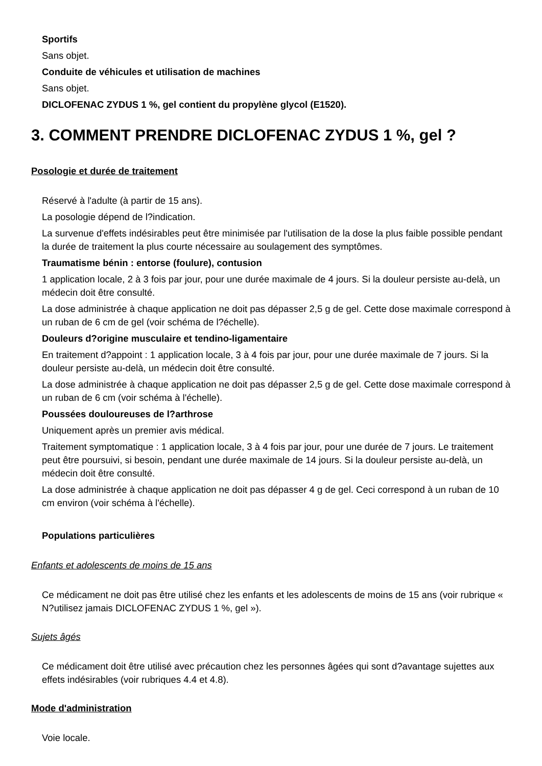Sportifs
Sans objet.
Conduite de véhicules et utilisation de machines
Sans objet.
DICLOFENAC ZYDUS 1 %, gel contient du propylène glycol (E1520).
3. COMMENT PRENDRE DICLOFENAC ZYDUS 1 %, gel ?
Posologie et durée de traitement
Réservé à l'adulte (à partir de 15 ans).
La posologie dépend de l?indication.
La survenue d'effets indésirables peut être minimisée par l'utilisation de la dose la plus faible possible pendant la durée de traitement la plus courte nécessaire au soulagement des symptômes.
Traumatisme bénin : entorse (foulure), contusion
1 application locale, 2 à 3 fois par jour, pour une durée maximale de 4 jours. Si la douleur persiste au-delà, un médecin doit être consulté.
La dose administrée à chaque application ne doit pas dépasser 2,5 g de gel. Cette dose maximale correspond à un ruban de 6 cm de gel (voir schéma de l?échelle).
Douleurs d?origine musculaire et tendino-ligamentaire
En traitement d?appoint : 1 application locale, 3 à 4 fois par jour, pour une durée maximale de 7 jours. Si la douleur persiste au-delà, un médecin doit être consulté.
La dose administrée à chaque application ne doit pas dépasser 2,5 g de gel. Cette dose maximale correspond à un ruban de 6 cm (voir schéma à l'échelle).
Poussées douloureuses de l?arthrose
Uniquement après un premier avis médical.
Traitement symptomatique : 1 application locale, 3 à 4 fois par jour, pour une durée de 7 jours. Le traitement peut être poursuivi, si besoin, pendant une durée maximale de 14 jours. Si la douleur persiste au-delà, un médecin doit être consulté.
La dose administrée à chaque application ne doit pas dépasser 4 g de gel. Ceci correspond à un ruban de 10 cm environ (voir schéma à l'échelle).
Populations particulières
Enfants et adolescents de moins de 15 ans
Ce médicament ne doit pas être utilisé chez les enfants et les adolescents de moins de 15 ans (voir rubrique « N?utilisez jamais DICLOFENAC ZYDUS 1 %, gel »).
Sujets âgés
Ce médicament doit être utilisé avec précaution chez les personnes âgées qui sont d?avantage sujettes aux effets indésirables (voir rubriques 4.4 et 4.8).
Mode d'administration
Voie locale.